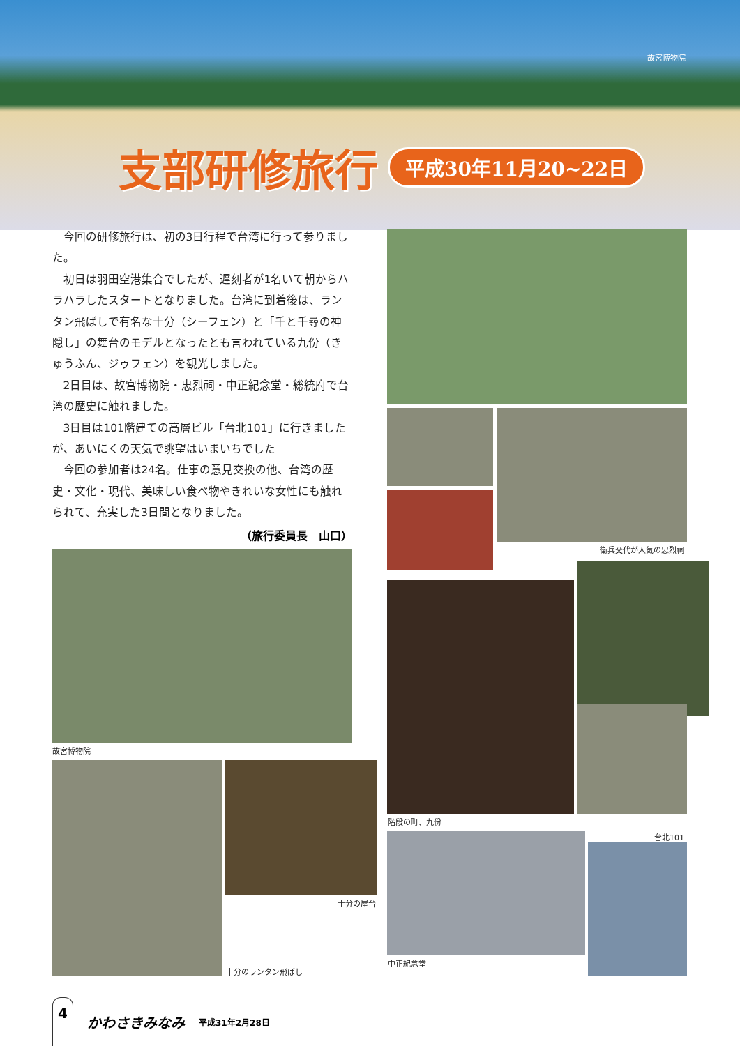故宮博物院
支部研修旅行
平成30年11月20~22日
今回の研修旅行は、初の3日行程で台湾に行って参りました。
初日は羽田空港集合でしたが、遅刻者が1名いて朝からハラハラしたスタートとなりました。台湾に到着後は、ランタン飛ばしで有名な十分（シーフェン）と「千と千尋の神隠し」の舞台のモデルとなったとも言われている九份（きゅうふん、ジゥフェン）を観光しました。
2日目は、故宮博物院・忠烈祠・中正紀念堂・総統府で台湾の歴史に触れました。
3日目は101階建ての高層ビル「台北101」に行きましたが、あいにくの天気で眺望はいまいちでした
今回の参加者は24名。仕事の意見交換の他、台湾の歴史・文化・現代、美味しい食べ物やきれいな女性にも触れられて、充実した3日間となりました。
（旅行委員長　山口）
衛兵交代が人気の忠烈祠
故宮博物院
階段の町、九份
十分の屋台
十分のランタン飛ばし
中正紀念堂
台北101
4
かわさきみなみ 平成31年2月28日